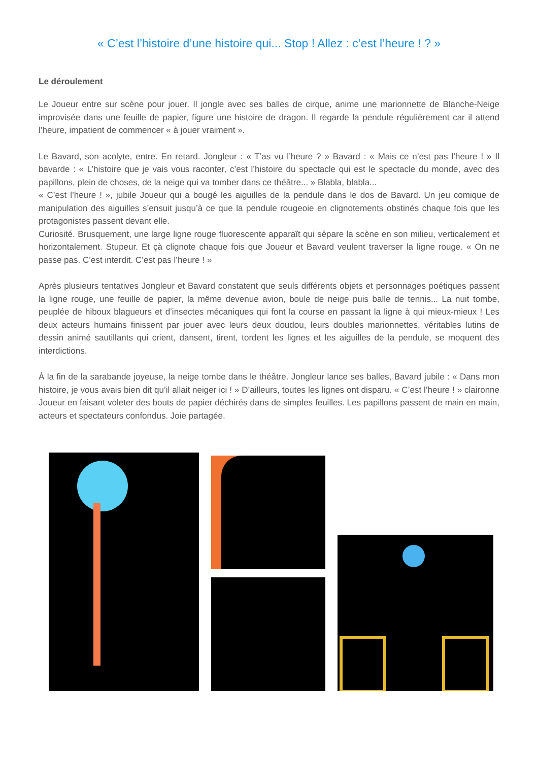« C’est l’histoire d’une histoire qui... Stop ! Allez : c’est l’heure ! ? »
Le déroulement
Le Joueur entre sur scène pour jouer. Il jongle avec ses balles de cirque, anime une marionnette de Blanche-Neige improvisée dans une feuille de papier, figure une histoire de dragon. Il regarde la pendule régulièrement car il attend l’heure, impatient de commencer « à jouer vraiment ».
Le Bavard, son acolyte, entre. En retard. Jongleur : « T’as vu l’heure ? » Bavard : « Mais ce n’est pas l’heure ! » Il bavarde : « L’histoire que je vais vous raconter, c’est l’histoire du spectacle qui est le spectacle du monde, avec des papillons, plein de choses, de la neige qui va tomber dans ce théâtre... » Blabla, blabla...
« C’est l’heure ! », jubile Joueur qui a bougé les aiguilles de la pendule dans le dos de Bavard. Un jeu comique de manipulation des aiguilles s’ensuit jusqu’à ce que la pendule rougeoie en clignotements obstinés chaque fois que les protagonistes passent devant elle.
Curiosité. Brusquement, une large ligne rouge fluorescente apparaît qui sépare la scène en son milieu, verticalement et horizontalement. Stupeur. Et çà clignote chaque fois que Joueur et Bavard veulent traverser la ligne rouge. « On ne passe pas. C’est interdit. C’est pas l’heure ! »
Après plusieurs tentatives Jongleur et Bavard constatent que seuls différents objets et personnages poétiques passent la ligne rouge, une feuille de papier, la même devenue avion, boule de neige puis balle de tennis... La nuit tombe, peuplée de hiboux blagueurs et d’insectes mécaniques qui font la course en passant la ligne à qui mieux-mieux ! Les deux acteurs humains finissent par jouer avec leurs deux doudou, leurs doubles marionnettes, véritables lutins de dessin animé sautillants qui crient, dansent, tirent, tordent les lignes et les aiguilles de la pendule, se moquent des interdictions.
À la fin de la sarabande joyeuse, la neige tombe dans le théâtre. Jongleur lance ses balles, Bavard jubile : « Dans mon histoire, je vous avais bien dit qu’il allait neiger ici ! » D’ailleurs, toutes les lignes ont disparu. « C’est l’heure ! » claironne Joueur en faisant voleter des bouts de papier déchirés dans de simples feuilles. Les papillons passent de main en main, acteurs et spectateurs confondus. Joie partagée.